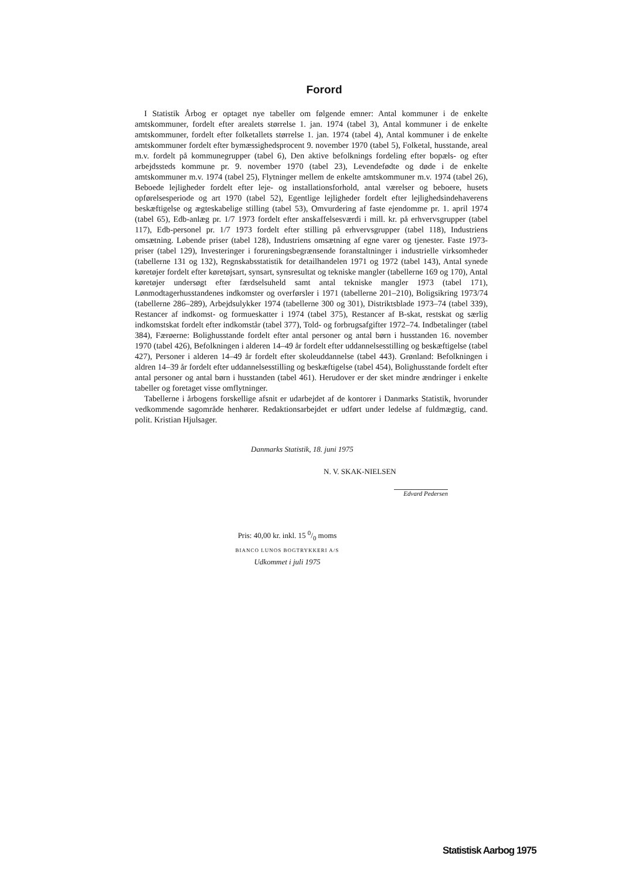Forord
I Statistik Årbog er optaget nye tabeller om følgende emner: Antal kommuner i de enkelte amtskommuner, fordelt efter arealets størrelse 1. jan. 1974 (tabel 3), Antal kommuner i de enkelte amtskommuner, fordelt efter folketallets størrelse 1. jan. 1974 (tabel 4), Antal kommuner i de enkelte amtskommuner fordelt efter bymæssigheds­procent 9. november 1970 (tabel 5), Folketal, husstande, areal m.v. fordelt på kom­munegrupper (tabel 6), Den aktive befolknings fordeling efter bopæls- og efter arbejds­steds kommune pr. 9. november 1970 (tabel 23), Levendefødte og døde i de enkelte amtskommuner m.v. 1974 (tabel 25), Flytninger mellem de enkelte amtskommuner m.v. 1974 (tabel 26), Beboede lejligheder fordelt efter leje- og installationsforhold, antal værelser og beboere, husets opførelsesperiode og art 1970 (tabel 52), Egentlige lejligheder fordelt efter lejlighedsindehaverens beskæftigelse og ægteskabelige stilling (tabel 53), Omvurdering af faste ejendomme pr. 1. april 1974 (tabel 65), Edb-anlæg pr. 1/7 1973 fordelt efter anskaffelsesværdi i mill. kr. på erhvervsgrupper (tabel 117), Edb-personel pr. 1/7 1973 fordelt efter stilling på erhvervsgrupper (tabel 118), Indu­striens omsætning. Løbende priser (tabel 128), Industriens omsætning af egne varer og tjenester. Faste 1973-priser (tabel 129), Investeringer i forureningsbegrænsende foran­staltninger i industrielle virksomheder (tabellerne 131 og 132), Regnskabsstatistik for detailhandelen 1971 og 1972 (tabel 143), Antal synede køretøjer fordelt efter køretøjsart, synsart, synsresultat og tekniske mangler (tabellerne 169 og 170), Antal køretøjer undersøgt efter færdselsuheld samt antal tekniske mangler 1973 (tabel 171), Lønmodtagerhusstandenes indkomster og overførsler i 1971 (tabellerne 201–210), Boligsikring 1973/74 (tabellerne 286–289), Arbejdsulykker 1974 (tabellerne 300 og 301), Distriktsblade 1973–74 (tabel 339), Restancer af indkomst- og formueskatter i 1974 (tabel 375), Restancer af B-skat, restskat og særlig indkomstskat fordelt efter indkomstår (tabel 377), Told- og forbrugsafgifter 1972–74. Indbetalinger (tabel 384), Færøerne: Bolighusstande fordelt efter antal personer og antal børn i husstanden 16. november 1970 (tabel 426), Befolkningen i alderen 14–49 år fordelt efter uddannelsesstilling og beskæftigelse (tabel 427), Personer i alderen 14–49 år fordelt efter skoleuddannelse (tabel 443). Grønland: Befolkningen i aldren 14–39 år fordelt efter uddannelsesstilling og beskæftigelse (tabel 454), Bolighusstande fordelt efter antal personer og antal børn i husstanden (tabel 461). Herudover er der sket mindre ændringer i enkelte tabeller og foretaget visse omflytninger.
Tabellerne i årbogens forskellige afsnit er udarbejdet af de kontorer i Danmarks Statistik, hvorunder vedkommende sagområde henhører. Redaktionsarbejdet er udført under ledelse af fuldmægtig, cand. polit. Kristian Hjulsager.
Danmarks Statistik, 18. juni 1975
N. V. SKAK-NIELSEN
Edvard Pedersen
Pris: 40,00 kr. inkl. 15 0/0 moms
BIANCO LUNOS BOGTRYKKERI A/S
Udkommet i juli 1975
Statistisk Aarbog 1975